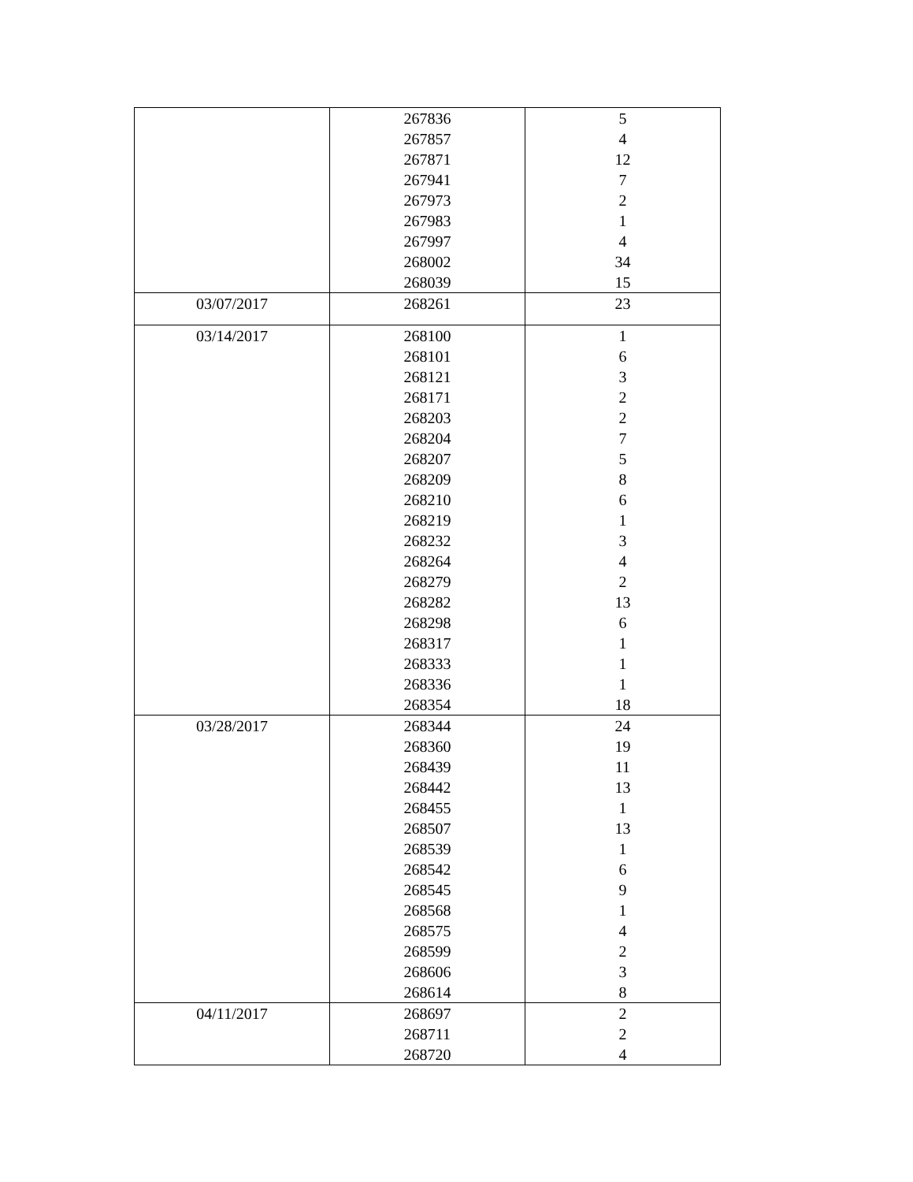| | 267836 | 5 |
| | 267857 | 4 |
| | 267871 | 12 |
| | 267941 | 7 |
| | 267973 | 2 |
| | 267983 | 1 |
| | 267997 | 4 |
| | 268002 | 34 |
| | 268039 | 15 |
| 03/07/2017 | 268261 | 23 |
| 03/14/2017 | 268100 | 1 |
| | 268101 | 6 |
| | 268121 | 3 |
| | 268171 | 2 |
| | 268203 | 2 |
| | 268204 | 7 |
| | 268207 | 5 |
| | 268209 | 8 |
| | 268210 | 6 |
| | 268219 | 1 |
| | 268232 | 3 |
| | 268264 | 4 |
| | 268279 | 2 |
| | 268282 | 13 |
| | 268298 | 6 |
| | 268317 | 1 |
| | 268333 | 1 |
| | 268336 | 1 |
| | 268354 | 18 |
| 03/28/2017 | 268344 | 24 |
| | 268360 | 19 |
| | 268439 | 11 |
| | 268442 | 13 |
| | 268455 | 1 |
| | 268507 | 13 |
| | 268539 | 1 |
| | 268542 | 6 |
| | 268545 | 9 |
| | 268568 | 1 |
| | 268575 | 4 |
| | 268599 | 2 |
| | 268606 | 3 |
| | 268614 | 8 |
| 04/11/2017 | 268697 | 2 |
| | 268711 | 2 |
| | 268720 | 4 |